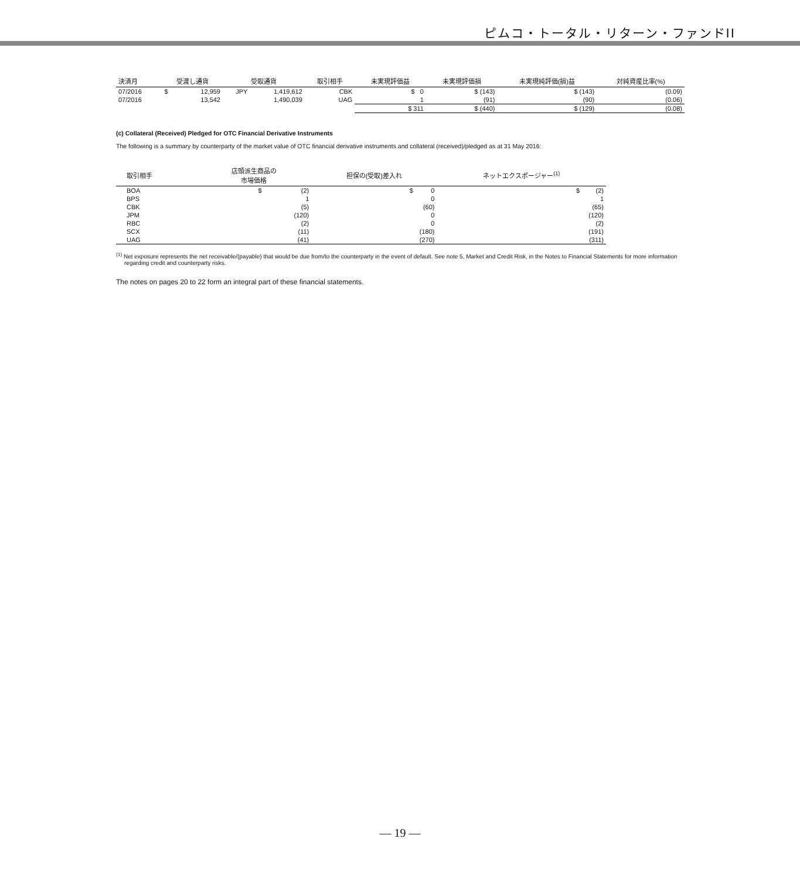ピムコ・トータル・リターン・ファンドII
| 決済月 | 受渡し通貨 | | 受取通貨 | | 取引相手 | 未実現評価益 | 未実現評価損 | 未実現純評価(損)益 | 対純資産比率(%) |
| --- | --- | --- | --- | --- | --- | --- | --- | --- | --- |
| 07/2016 | $ | 12,959 | JPY | 1,419,612 | CBK | $ 0 | $ (143) | $ (143) | (0.09) |
| 07/2016 | | 13,542 | | 1,490,039 | UAG | 1 | (91) | (90) | (0.06) |
| | | | | | | $ 311 | $ (440) | $ (129) | (0.08) |
(c) Collateral (Received) Pledged for OTC Financial Derivative Instruments
The following is a summary by counterparty of the market value of OTC financial derivative instruments and collateral (received)/pledged as at 31 May 2016:
| 取引相手 | 店頭派生商品の 市場価格 | 担保の(受取)差入れ | ネットエクスポージャー<sup>(1)</sup> |
| --- | --- | --- | --- |
| BOA | $ (2) | $ 0 | $ (2) |
| BPS | 1 | 0 | 1 |
| CBK | (5) | (60) | (65) |
| JPM | (120) | 0 | (120) |
| RBC | (2) | 0 | (2) |
| SCX | (11) | (180) | (191) |
| UAG | (41) | (270) | (311) |
<sup>(1)</sup> Net exposure represents the net receivable/(payable) that would be due from/to the counterparty in the event of default. See note 5, Market and Credit Risk, in the Notes to Financial Statements for more information regarding credit and counterparty risks.
The notes on pages 20 to 22 form an integral part of these financial statements.
— 19 —